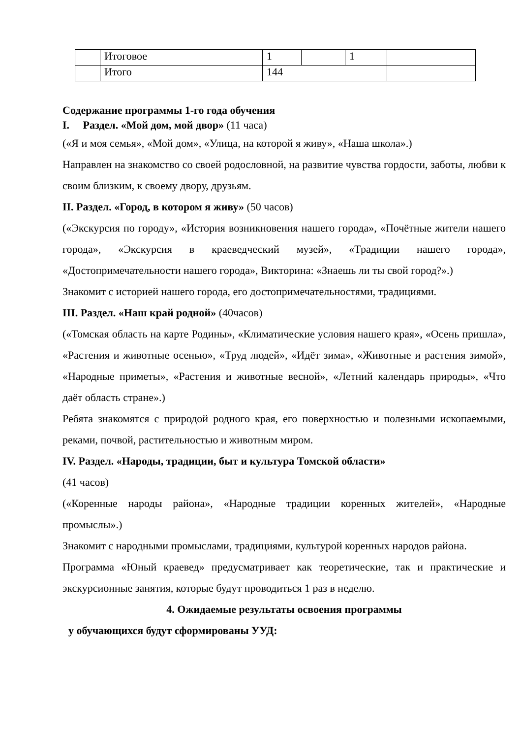| | Итоговое | 1 | | 1 | |
| | Итого | 144 | | | |
Содержание программы 1-го года обучения
I. Раздел. «Мой дом, мой двор» (11 часа)
(«Я и моя семья», «Мой дом», «Улица, на которой я живу», «Наша школа».)
Направлен на знакомство со своей родословной, на развитие чувства гордости, заботы, любви к своим близким, к своему двору, друзьям.
II. Раздел. «Город, в котором я живу» (50 часов)
(«Экскурсия по городу», «История возникновения нашего города», «Почётные жители нашего города», «Экскурсия в краеведческий музей», «Традиции нашего города», «Достопримечательности нашего города», Викторина: «Знаешь ли ты свой город?».)
Знакомит с историей нашего города, его достопримечательностями, традициями.
III. Раздел. «Наш край родной» (40часов)
(«Томская область на карте Родины», «Климатические условия нашего края», «Осень пришла», «Растения и животные осенью», «Труд людей», «Идёт зима», «Животные и растения зимой», «Народные приметы», «Растения и животные весной», «Летний календарь природы», «Что даёт область стране».)
Ребята знакомятся с природой родного края, его поверхностью и полезными ископаемыми, реками, почвой, растительностью и животным миром.
IV. Раздел. «Народы, традиции, быт и культура Томской области»
(41 часов)
(«Коренные народы района», «Народные традиции коренных жителей», «Народные промыслы».)
Знакомит с народными промыслами, традициями, культурой коренных народов района.
Программа «Юный краевед» предусматривает как теоретические, так и практические и экскурсионные занятия, которые будут проводиться 1 раз в неделю.
4. Ожидаемые результаты освоения программы
у обучающихся будут сформированы УУД: